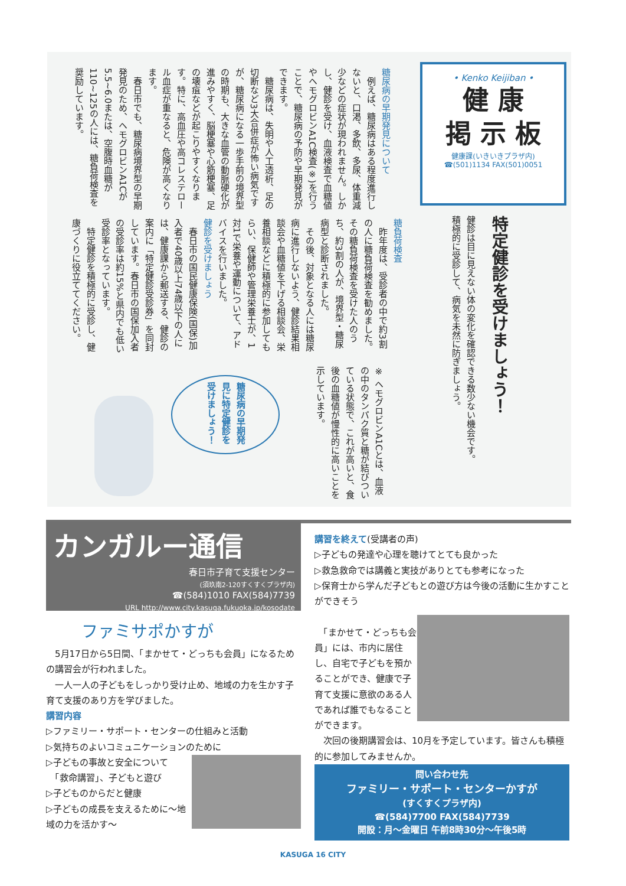• Kenko Keijiban •
健 康
掲 示 板
健康課(いきいきプラザ内)
☎(501)1134 FAX(501)0051
特定健診を受けましょう！
健診は目に見えない体の変化を確認できる数少ない機会です。
積極的に受診して、病気を未然に防ぎましょう。
糖尿病の早期発見について
　例えば、糖尿病はある程度進行しないと、口渇、多飲、多尿、体重減少などの症状が現われません。しかし、健診を受け、血液検査で血糖値やヘモグロビンA1C検査(※)を行うことで、糖尿病の予防や早期発見ができます。
　糖尿病は、失明や人工透析、足の切断など3大合併症が怖い病気ですが、糖尿病になる一歩手前の境界型の時期も、大きな血管の動脈硬化が進みやすく、脳梗塞や心筋梗塞、足の壊疽などが起こりやすくなります。特に、高血圧や高コレステロール血症が重なると、危険が高くなります。
　春日市でも、糖尿病境界型の早期発見のため、ヘモグロビンA1Cが5.5~6.0または、空腹時血糖が110~125の人には、糖負荷検査を奨励しています。
糖負荷検査
　昨年度は、受診者の中で約3割の人に糖負荷検査を勧めました。その糖負荷検査を受けた人のうち、約3割の人が、境界型・糖尿病型と診断されました。
　その後、対象となる人には糖尿病に進行しないよう、健診結果相談会や血糖値を下げる相談会、栄養相談などに積極的に参加してもらい、保健師や管理栄養士が、1対1で栄養や運動について、アドバイスを行いました。
健診を受けましょう
　春日市の国民健康保険(国保)加入者で40歳以上74歳以下の人には、健康課から郵送する、健診の案内に「特定健診受診券」を同封しています。春日市の国保加入者の受診率は約15%と県内でも低い受診率となっています。
　特定健診を積極的に受診し、健康づくりに役立ててください。
※ ヘモグロビンA1Cとは、血液の中のタンパク質と糖が結びついている状態で、これが高いと、食後の血糖値が慢性的に高いことを示しています。
糖尿病の早期発見に特定健診を受けましょう！
カンガルー通信
春日市子育て支援センター
(須玖南2-120すくすくプラザ内)
☎(584)1010 FAX(584)7739
URL http://www.city.kasuga.fukuoka.jp/kosodate
ファミサポかすが
　5月17日から5日間、「まかせて・どっちも会員」になるための講習会が行われました。
　一人一人の子どもをしっかり受け止め、地域の力を生かす子育て支援のあり方を学びました。
講習内容
▷ファミリー・サポート・センターの仕組みと活動
▷気持ちのよいコミュニケーションのために
▷子どもの事故と安全について
　「救命講習」、子どもと遊び
▷子どものからだと健康
▷子どもの成長を支えるために〜地域の力を活かす〜
講習を終えて(受講者の声)
▷子どもの発達や心理を聴けてとても良かった
▷救急救命では講義と実技がありとても参考になった
▷保育士から学んだ子どもとの遊び方は今後の活動に生かすことができそう
　「まかせて・どっちも会員」には、市内に居住し、自宅で子どもを預かることができ、健康で子育て支援に意欲のある人であれば誰でもなることができます。
　次回の後期講習会は、10月を予定しています。皆さんも積極的に参加してみませんか。
問い合わせ先
ファミリー・サポート・センターかすが
(すくすくプラザ内)
☎(584)7700 FAX(584)7739
開設：月〜金曜日 午前8時30分〜午後5時
KASUGA 16 CITY